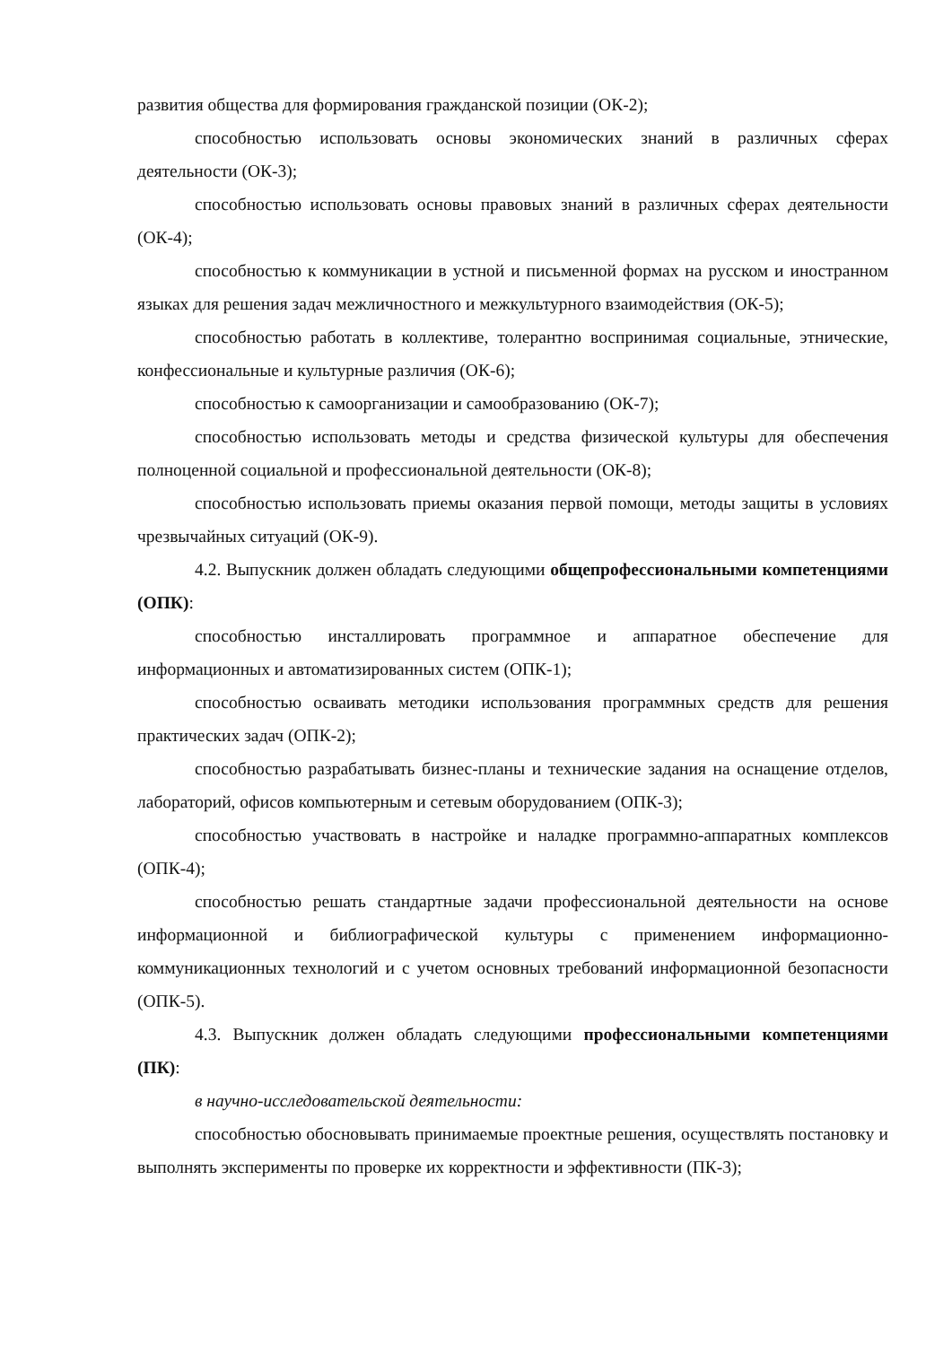развития общества для формирования гражданской позиции (ОК-2);
способностью использовать основы экономических знаний в различных сферах деятельности (ОК-3);
способностью использовать основы правовых знаний в различных сферах деятельности (ОК-4);
способностью к коммуникации в устной и письменной формах на русском и иностранном языках для решения задач межличностного и межкультурного взаимодействия (ОК-5);
способностью работать в коллективе, толерантно воспринимая социальные, этнические, конфессиональные и культурные различия (ОК-6);
способностью к самоорганизации и самообразованию (ОК-7);
способностью использовать методы и средства физической культуры для обеспечения полноценной социальной и профессиональной деятельности (ОК-8);
способностью использовать приемы оказания первой помощи, методы защиты в условиях чрезвычайных ситуаций (ОК-9).
4.2. Выпускник должен обладать следующими общепрофессиональными компетенциями (ОПК):
способностью инсталлировать программное и аппаратное обеспечение для информационных и автоматизированных систем (ОПК-1);
способностью осваивать методики использования программных средств для решения практических задач (ОПК-2);
способностью разрабатывать бизнес-планы и технические задания на оснащение отделов, лабораторий, офисов компьютерным и сетевым оборудованием (ОПК-3);
способностью участвовать в настройке и наладке программно-аппаратных комплексов (ОПК-4);
способностью решать стандартные задачи профессиональной деятельности на основе информационной и библиографической культуры с применением информационно-коммуникационных технологий и с учетом основных требований информационной безопасности (ОПК-5).
4.3. Выпускник должен обладать следующими профессиональными компетенциями (ПК):
в научно-исследовательской деятельности:
способностью обосновывать принимаемые проектные решения, осуществлять постановку и выполнять эксперименты по проверке их корректности и эффективности (ПК-3);